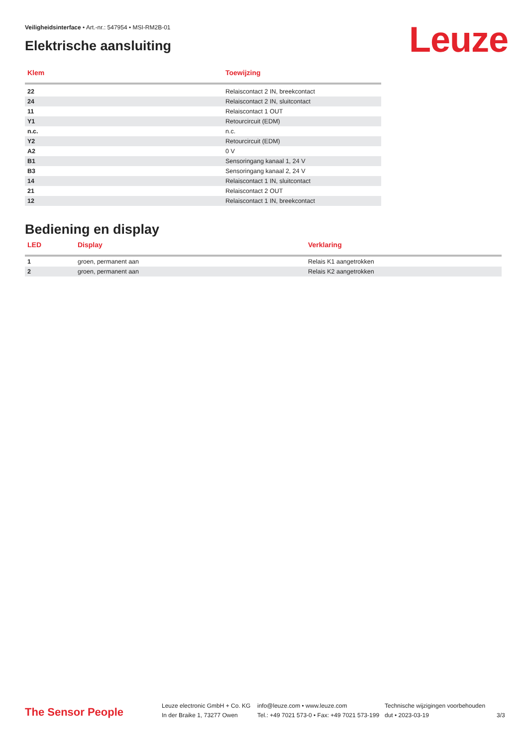Veiligheidsinterface • Art.-nr.: 547954 • MSI-RM2B-01
Leuze Elektrische aansluiting
| Klem | Toewijzing |
| --- | --- |
| 22 | Relaiscontact 2 IN, breekcontact |
| 24 | Relaiscontact 2 IN, sluitcontact |
| 11 | Relaiscontact 1 OUT |
| Y1 | Retourcircuit (EDM) |
| n.c. | n.c. |
| Y2 | Retourcircuit (EDM) |
| A2 | 0 V |
| B1 | Sensoringang kanaal 1, 24 V |
| B3 | Sensoringang kanaal 2, 24 V |
| 14 | Relaiscontact 1 IN, sluitcontact |
| 21 | Relaiscontact 2 OUT |
| 12 | Relaiscontact 1 IN, breekcontact |
Bediening en display
| LED | Display | Verklaring |
| --- | --- | --- |
| 1 | groen, permanent aan | Relais K1 aangetrokken |
| 2 | groen, permanent aan | Relais K2 aangetrokken |
The Sensor People
Leuze electronic GmbH + Co. KG
In der Braike 1, 73277 Owen
info@leuze.com • www.leuze.com
Tel.: +49 7021 573-0 • Fax: +49 7021 573-199
Technische wijzigingen voorbehouden
dut • 2023-03-19
3/3